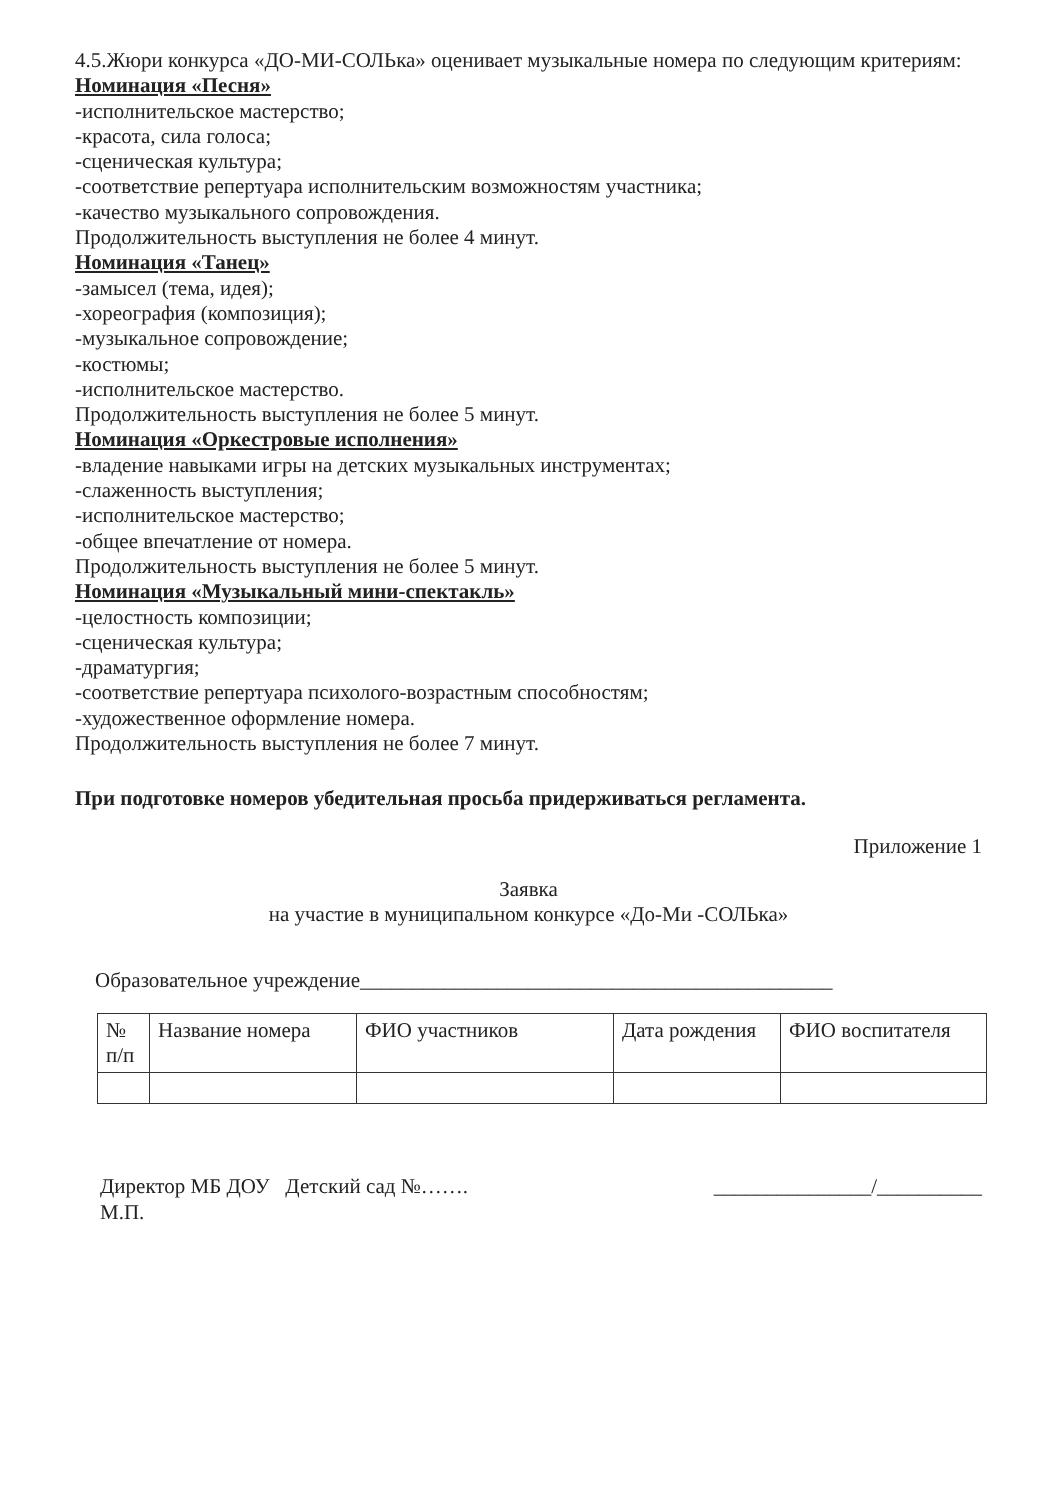4.5.Жюри конкурса «ДО-МИ-СОЛЬка» оценивает музыкальные номера по следующим критериям:
Номинация «Песня»
-исполнительское мастерство;
-красота, сила голоса;
-сценическая культура;
-соответствие репертуара исполнительским возможностям участника;
-качество музыкального сопровождения.
Продолжительность выступления не более 4 минут.
Номинация «Танец»
-замысел (тема, идея);
-хореография (композиция);
-музыкальное сопровождение;
-костюмы;
-исполнительское мастерство.
Продолжительность выступления не более 5 минут.
Номинация «Оркестровые исполнения»
-владение навыками игры на детских музыкальных инструментах;
-слаженность выступления;
-исполнительское мастерство;
-общее впечатление от номера.
Продолжительность выступления не более 5 минут.
Номинация «Музыкальный мини-спектакль»
-целостность композиции;
-сценическая культура;
-драматургия;
-соответствие репертуара психолого-возрастным способностям;
-художественное оформление номера.
Продолжительность выступления не более 7 минут.
При подготовке номеров убедительная просьба придерживаться регламента.
Приложение 1
Заявка
на участие в муниципальном конкурсе «До-Ми -СОЛЬка»
Образовательное учреждение_____________________________________________
| № п/п | Название номера | ФИО участников | Дата рождения | ФИО воспитателя |
Директор МБ ДОУ Детский сад №…….
_______________/__________
М.П.